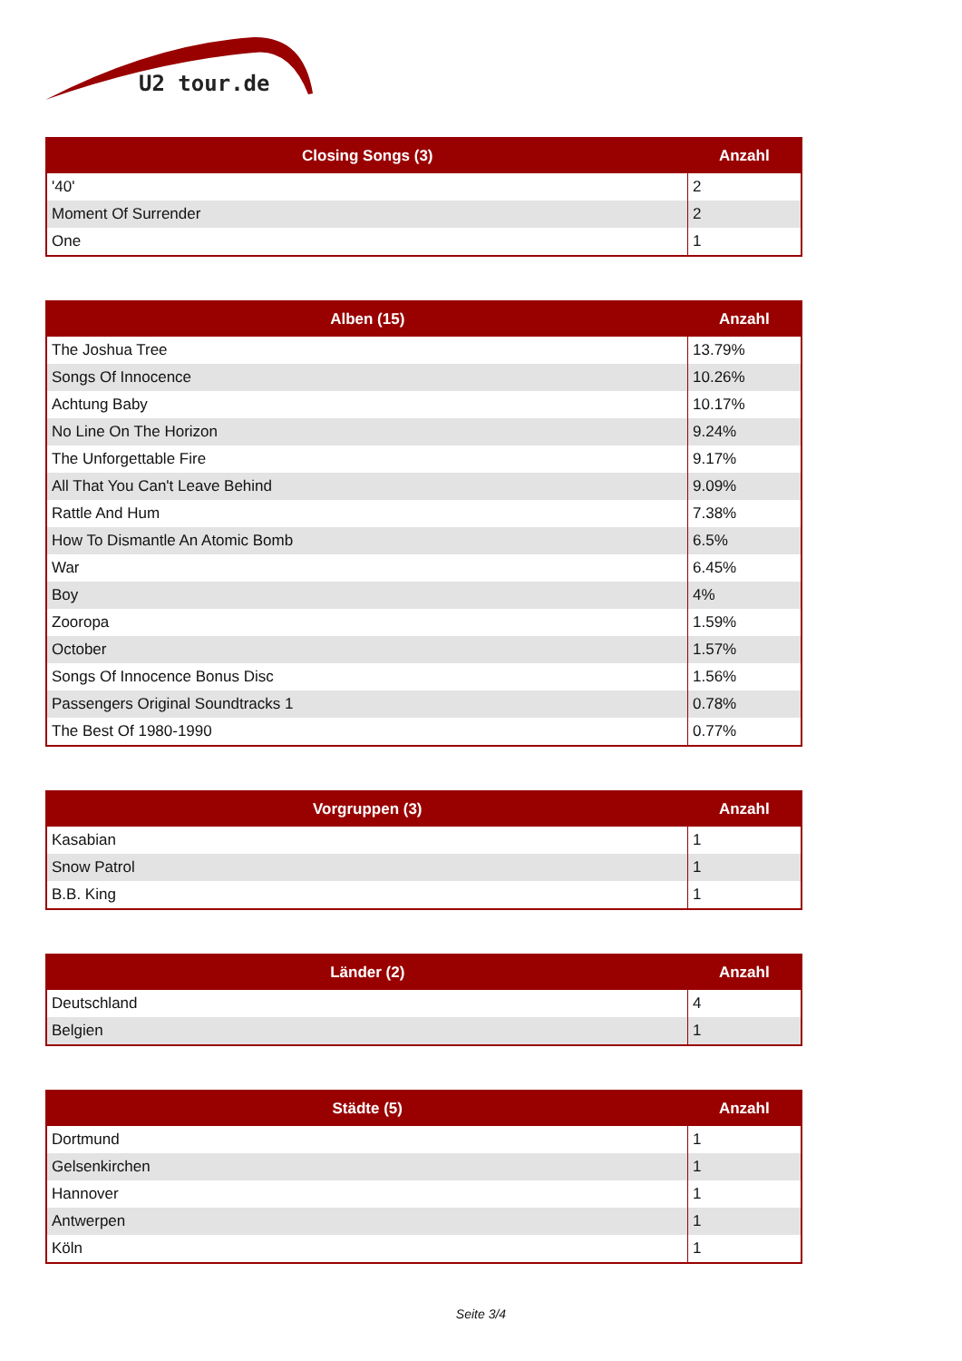U2 tour.de
| Closing Songs (3) | Anzahl |
| --- | --- |
| '40' | 2 |
| Moment Of Surrender | 2 |
| One | 1 |
| Alben (15) | Anzahl |
| --- | --- |
| The Joshua Tree | 13.79% |
| Songs Of Innocence | 10.26% |
| Achtung Baby | 10.17% |
| No Line On The Horizon | 9.24% |
| The Unforgettable Fire | 9.17% |
| All That You Can't Leave Behind | 9.09% |
| Rattle And Hum | 7.38% |
| How To Dismantle An Atomic Bomb | 6.5% |
| War | 6.45% |
| Boy | 4% |
| Zooropa | 1.59% |
| October | 1.57% |
| Songs Of Innocence Bonus Disc | 1.56% |
| Passengers Original Soundtracks 1 | 0.78% |
| The Best Of 1980-1990 | 0.77% |
| Vorgruppen (3) | Anzahl |
| --- | --- |
| Kasabian | 1 |
| Snow Patrol | 1 |
| B.B. King | 1 |
| Länder (2) | Anzahl |
| --- | --- |
| Deutschland | 4 |
| Belgien | 1 |
| Städte (5) | Anzahl |
| --- | --- |
| Dortmund | 1 |
| Gelsenkirchen | 1 |
| Hannover | 1 |
| Antwerpen | 1 |
| Köln | 1 |
Seite 3/4